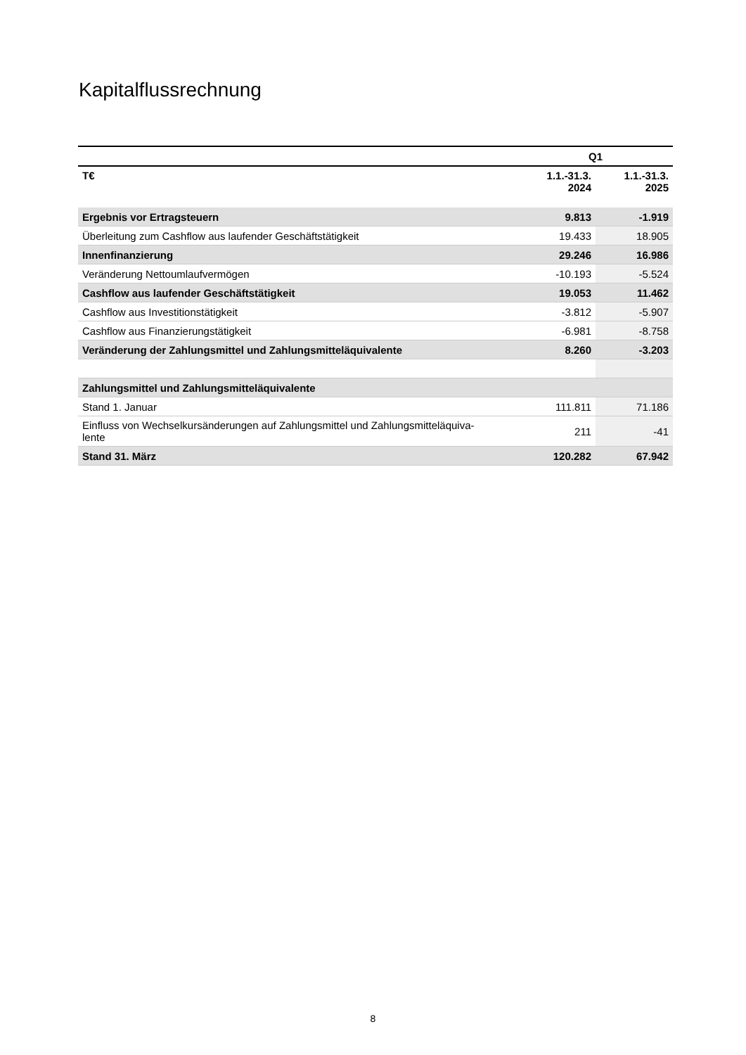Kapitalflussrechnung
| | Q1 | |
| --- | --- | --- |
| T€ | 1.1.-31.3. 2024 | 1.1.-31.3. 2025 |
| Ergebnis vor Ertragsteuern | 9.813 | -1.919 |
| Überleitung zum Cashflow aus laufender Geschäftstätigkeit | 19.433 | 18.905 |
| Innenfinanzierung | 29.246 | 16.986 |
| Veränderung Nettoumlaufvermögen | -10.193 | -5.524 |
| Cashflow aus laufender Geschäftstätigkeit | 19.053 | 11.462 |
| Cashflow aus Investitionstätigkeit | -3.812 | -5.907 |
| Cashflow aus Finanzierungstätigkeit | -6.981 | -8.758 |
| Veränderung der Zahlungsmittel und Zahlungsmitteläquivalente | 8.260 | -3.203 |
| Zahlungsmittel und Zahlungsmitteläquivalente | | |
| Stand 1. Januar | 111.811 | 71.186 |
| Einfluss von Wechselkursänderungen auf Zahlungsmittel und Zahlungsmitteläquiva- lente | 211 | -41 |
| Stand 31. März | 120.282 | 67.942 |
8